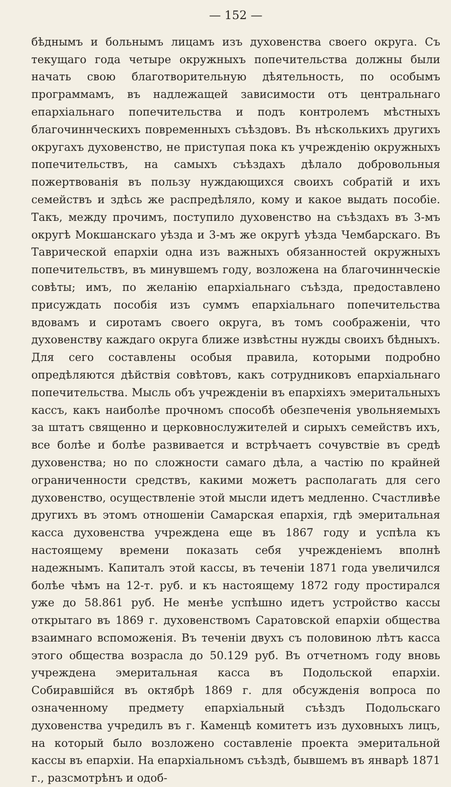— 152 —
бѣднымъ и больнымъ лицамъ изъ духовенства своего округа. Съ текущаго года четыре окружныхъ попечительства должны были начать свою благотворительную дѣятельность, по особымъ программамъ, въ надлежащей зависимости отъ центральнаго епархіальнаго попечительства и подъ контролемъ мѣстныхъ благочиннческихъ повременныхъ съѣздовъ. Въ нѣсколькихъ другихъ округахъ духовенство, не приступая пока къ учрежденію окружныхъ попечительствъ, на самыхъ съѣздахъ дѣлало добровольныя пожертвованія въ пользу нуждающихся своихъ собратій и ихъ семействъ и здѣсь же распредѣляло, кому и какое выдать пособіе. Такъ, между прочимъ, поступило духовенство на съѣздахъ въ 3-мъ округѣ Мокшанскаго уѣзда и 3-мъ же округѣ уѣзда Чембарскаго. Въ Таврической епархіи одна изъ важныхъ обязанностей окружныхъ попечительствъ, въ минувшемъ году, возложена на благочиннческіе совѣты; имъ, по желанію епархіальнаго съѣзда, предоставлено присуждать пособія изъ суммъ епархіальнаго попечительства вдовамъ и сиротамъ своего округа, въ томъ соображеніи, что духовенству каждаго округа ближе извѣстны нужды своихъ бѣдныхъ. Для сего составлены особыя правила, которыми подробно опредѣляются дѣйствія совѣтовъ, какъ сотрудниковъ епархіальнаго попечительства. Мысль объ учрежденіи въ епархіяхъ эмеритальныхъ кассъ, какъ наиболѣе прочномъ способѣ обезпеченія увольняемыхъ за штатъ священно и церковнослужителей и сирыхъ семействъ ихъ, все болѣе и болѣе развивается и встрѣчаетъ сочувствіе въ средѣ духовенства; но по сложности самаго дѣла, а частію по крайней ограниченности средствъ, какими можетъ располагать для сего духовенство, осуществленіе этой мысли идетъ медленно. Счастливѣе другихъ въ этомъ отношеніи Самарская епархія, гдѣ эмеритальная касса духовенства учреждена еще въ 1867 году и успѣла къ настоящему времени показать себя учрежденіемъ вполнѣ надежнымъ. Капиталъ этой кассы, въ теченіи 1871 года увеличился болѣе чѣмъ на 12-т. руб. и къ настоящему 1872 году простирался уже до 58.861 руб. Не менѣе успѣшно идетъ устройство кассы открытаго въ 1869 г. духовенствомъ Саратовской епархіи общества взаимнаго вспоможенія. Въ теченіи двухъ съ половиною лѣтъ касса этого общества возрасла до 50.129 руб. Въ отчетномъ году вновь учреждена эмеритальная касса въ Подольской епархіи. Собиравшійся въ октябрѣ 1869 г. для обсужденія вопроса по означенному предмету епархіальный съѣздъ Подольскаго духовенства учредилъ въ г. Каменцѣ комитетъ изъ духовныхъ лицъ, на который было возложено составленіе проекта эмеритальной кассы въ епархіи. На епархіальномъ съѣздѣ, бывшемъ въ январѣ 1871 г., разсмотрѣнъ и одоб-